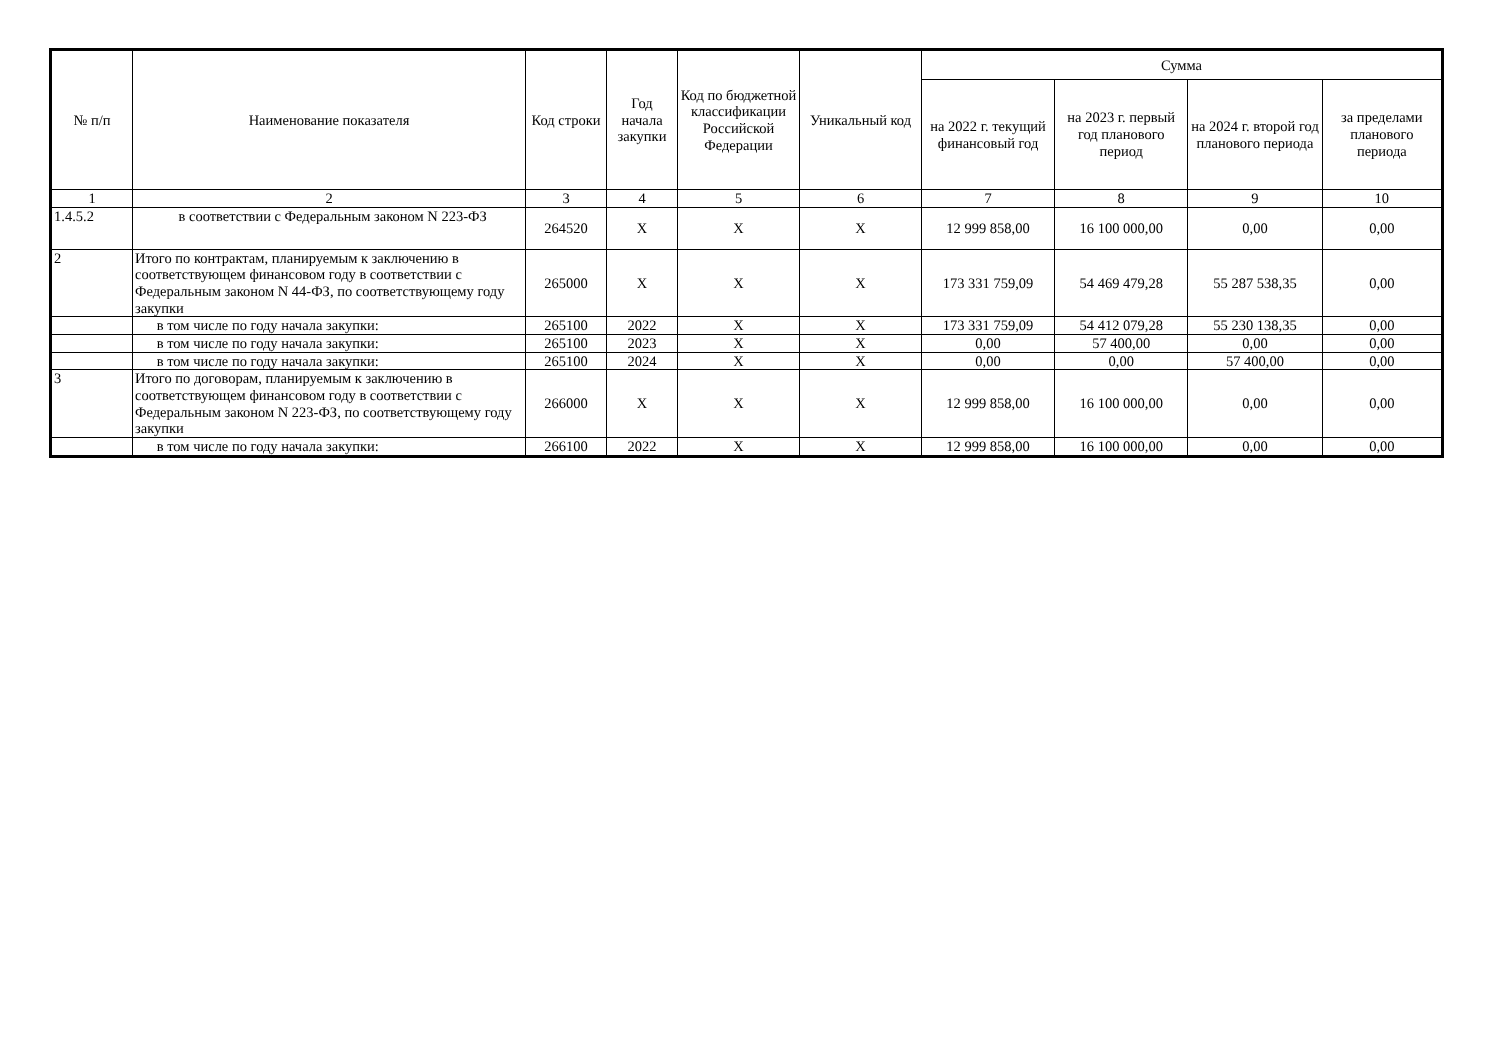| № п/п | Наименование показателя | Код строки | Год начала закупки | Код по бюджетной классификации Российской Федерации | Уникальный код | Сумма | | | |
| --- | --- | --- | --- | --- | --- | --- | --- | --- | --- |
| | | | | | | на 2022 г. текущий финансовый год | на 2023 г. первый год планового период | на 2024 г. второй год планового периода | за пределами планового периода |
| 1 | 2 | 3 | 4 | 5 | 6 | 7 | 8 | 9 | 10 |
| 1.4.5.2 | в соответствии с Федеральным законом N 223-ФЗ | 264520 | X | X | X | 12 999 858,00 | 16 100 000,00 | 0,00 | 0,00 |
| 2 | Итого по контрактам, планируемым к заключению в соответствующем финансовом году в соответствии с Федеральным законом N 44-ФЗ, по соответствующему году закупки | 265000 | X | X | X | 173 331 759,09 | 54 469 479,28 | 55 287 538,35 | 0,00 |
| | в том числе по году начала закупки: | 265100 | 2022 | X | X | 173 331 759,09 | 54 412 079,28 | 55 230 138,35 | 0,00 |
| | в том числе по году начала закупки: | 265100 | 2023 | X | X | 0,00 | 57 400,00 | 0,00 | 0,00 |
| | в том числе по году начала закупки: | 265100 | 2024 | X | X | 0,00 | 0,00 | 57 400,00 | 0,00 |
| 3 | Итого по договорам, планируемым к заключению в соответствующем финансовом году в соответствии с Федеральным законом N 223-ФЗ, по соответствующему году закупки | 266000 | X | X | X | 12 999 858,00 | 16 100 000,00 | 0,00 | 0,00 |
| | в том числе по году начала закупки: | 266100 | 2022 | X | X | 12 999 858,00 | 16 100 000,00 | 0,00 | 0,00 |